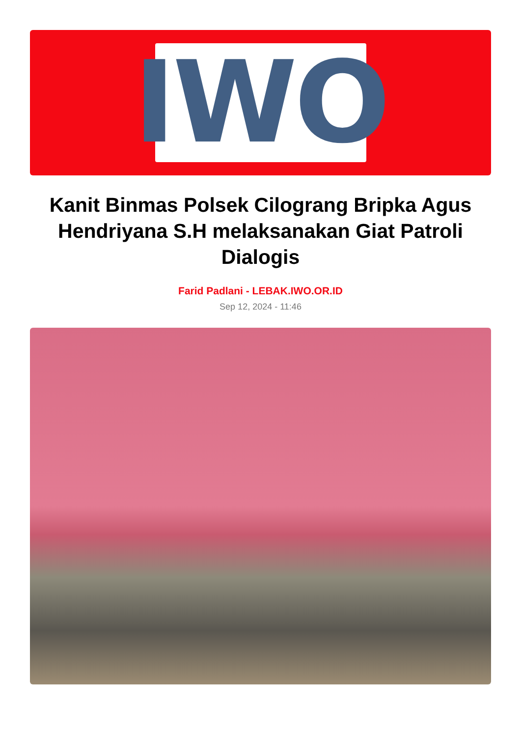IWO
Kanit Binmas Polsek Cilograng Bripka Agus Hendriyana S.H melaksanakan Giat Patroli Dialogis
Farid Padlani - LEBAK.IWO.OR.ID
Sep 12, 2024 - 11:46